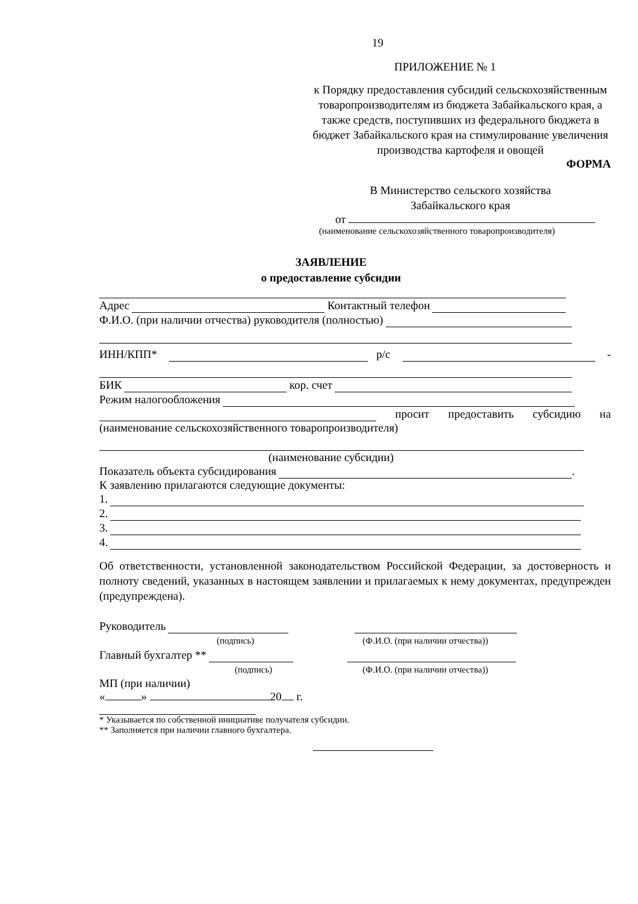19
ПРИЛОЖЕНИЕ № 1
к Порядку предоставления субсидий сельскохозяйственным товаропроизводителям из бюджета Забайкальского края, а также средств, поступивших из федерального бюджета в бюджет Забайкальского края на стимулирование увеличения производства картофеля и овощей
ФОРМА
В Министерство сельского хозяйства
Забайкальского края
от
(наименование сельскохозяйственного товаропроизводителя)
ЗАЯВЛЕНИЕ
о предоставление субсидии
Адрес Контактный телефон
Ф.И.О. (при наличии отчества) руководителя (полностью)
ИНН/КПП* р/с -
БИК кор. счет
Режим налогообложения
просит предоставить субсидию на
(наименование сельскохозяйственного товаропроизводителя)
(наименование субсидии)
Показатель объекта субсидирования .
К заявлению прилагаются следующие документы:
1.
2.
3.
4.
Об ответственности, установленной законодательством Российской Федерации, за достоверность и полноту сведений, указанных в настоящем заявлении и прилагаемых к нему документах, предупрежден (предупреждена).
Руководитель
(подпись) (Ф.И.О. (при наличии отчества))
Главный бухгалтер **
(подпись) (Ф.И.О. (при наличии отчества))
МП (при наличии)
« » 20 г.
* Указывается по собственной инициативе получателя субсидии.
** Заполняется при наличии главного бухгалтера.